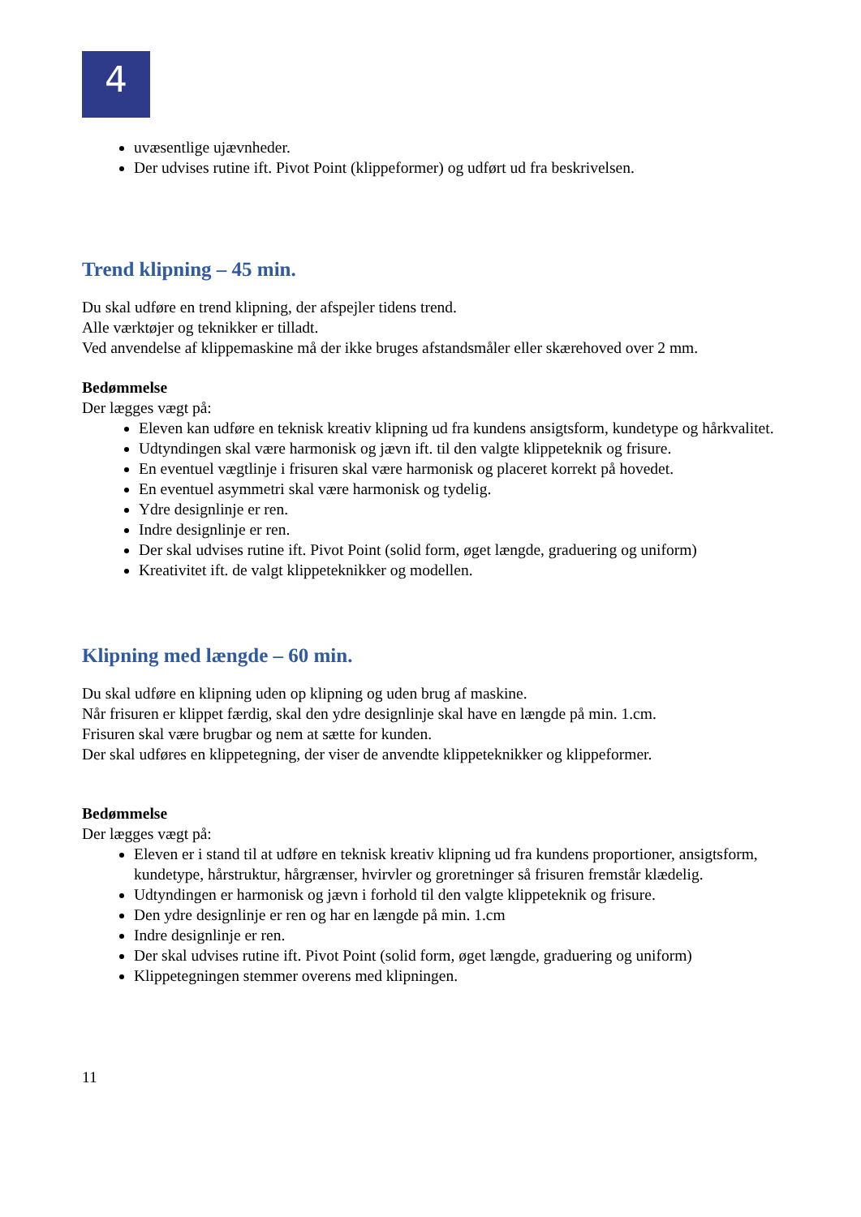4
uvæsentlige ujævnheder.
Der udvises rutine ift. Pivot Point (klippeformer) og udført ud fra beskrivelsen.
Trend klipning – 45 min.
Du skal udføre en trend klipning, der afspejler tidens trend.
Alle værktøjer og teknikker er tilladt.
Ved anvendelse af klippemaskine må der ikke bruges afstandsmåler eller skærehoved over 2 mm.
Bedømmelse
Der lægges vægt på:
Eleven kan udføre en teknisk kreativ klipning ud fra kundens ansigtsform, kundetype og hårkvalitet.
Udtyndingen skal være harmonisk og jævn ift. til den valgte klippeteknik og frisure.
En eventuel vægtlinje i frisuren skal være harmonisk og placeret korrekt på hovedet.
En eventuel asymmetri skal være harmonisk og tydelig.
Ydre designlinje er ren.
Indre designlinje er ren.
Der skal udvises rutine ift. Pivot Point (solid form, øget længde, graduering og uniform)
Kreativitet ift. de valgt klippeteknikker og modellen.
Klipning med længde – 60 min.
Du skal udføre en klipning uden op klipning og uden brug af maskine.
Når frisuren er klippet færdig, skal den ydre designlinje skal have en længde på min. 1.cm.
Frisuren skal være brugbar og nem at sætte for kunden.
Der skal udføres en klippetegning, der viser de anvendte klippeteknikker og klippeformer.
Bedømmelse
Der lægges vægt på:
Eleven er i stand til at udføre en teknisk kreativ klipning ud fra kundens proportioner, ansigtsform, kundetype, hårstruktur, hårgrænser, hvirvler og groretninger så frisuren fremstår klædelig.
Udtyndingen er harmonisk og jævn i forhold til den valgte klippeteknik og frisure.
Den ydre designlinje er ren og har en længde på min. 1.cm
Indre designlinje er ren.
Der skal udvises rutine ift. Pivot Point (solid form, øget længde, graduering og uniform)
Klippetegningen stemmer overens med klipningen.
11